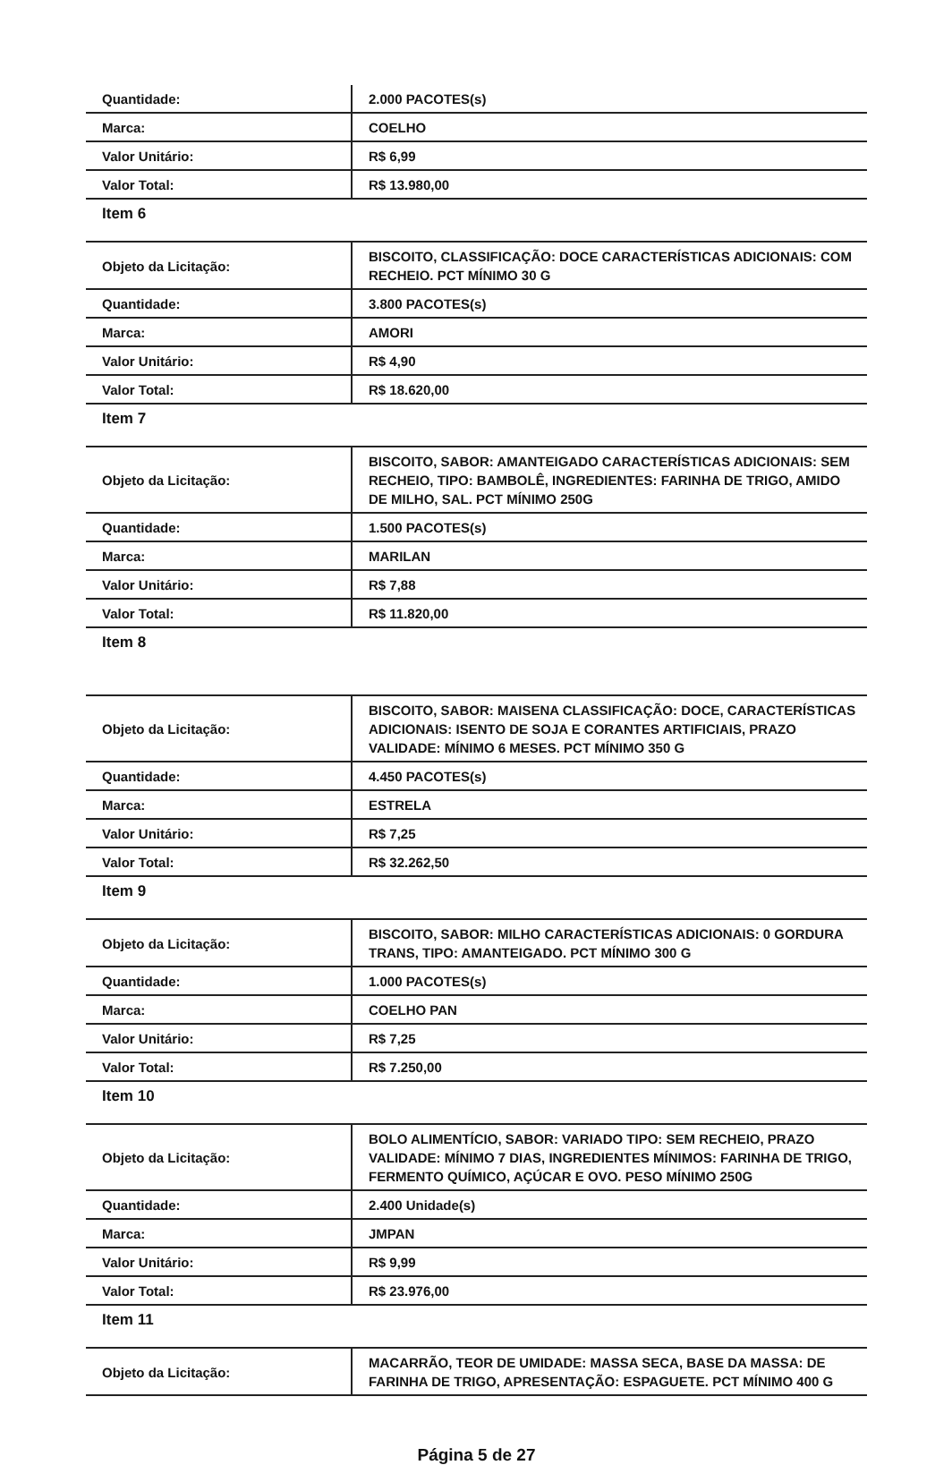| Quantidade: | 2.000 PACOTES(s) |
| Marca: | COELHO |
| Valor Unitário: | R$ 6,99 |
| Valor Total: | R$ 13.980,00 |
Item 6
| Objeto da Licitação: | BISCOITO, CLASSIFICAÇÃO: DOCE CARACTERÍSTICAS ADICIONAIS: COM RECHEIO. PCT MÍNIMO 30 G |
| Quantidade: | 3.800 PACOTES(s) |
| Marca: | AMORI |
| Valor Unitário: | R$ 4,90 |
| Valor Total: | R$ 18.620,00 |
Item 7
| Objeto da Licitação: | BISCOITO, SABOR: AMANTEIGADO CARACTERÍSTICAS ADICIONAIS: SEM RECHEIO, TIPO: BAMBOLÊ, INGREDIENTES: FARINHA DE TRIGO, AMIDO DE MILHO, SAL. PCT MÍNIMO 250G |
| Quantidade: | 1.500 PACOTES(s) |
| Marca: | MARILAN |
| Valor Unitário: | R$ 7,88 |
| Valor Total: | R$ 11.820,00 |
Item 8
| Objeto da Licitação: | BISCOITO, SABOR: MAISENA CLASSIFICAÇÃO: DOCE, CARACTERÍSTICAS ADICIONAIS: ISENTO DE SOJA E CORANTES ARTIFICIAIS, PRAZO VALIDADE: MÍNIMO 6 MESES. PCT MÍNIMO 350 G |
| Quantidade: | 4.450 PACOTES(s) |
| Marca: | ESTRELA |
| Valor Unitário: | R$ 7,25 |
| Valor Total: | R$ 32.262,50 |
Item 9
| Objeto da Licitação: | BISCOITO, SABOR: MILHO CARACTERÍSTICAS ADICIONAIS: 0 GORDURA TRANS, TIPO: AMANTEIGADO. PCT MÍNIMO 300 G |
| Quantidade: | 1.000 PACOTES(s) |
| Marca: | COELHO PAN |
| Valor Unitário: | R$ 7,25 |
| Valor Total: | R$ 7.250,00 |
Item 10
| Objeto da Licitação: | BOLO ALIMENTÍCIO, SABOR: VARIADO TIPO: SEM RECHEIO, PRAZO VALIDADE: MÍNIMO 7 DIAS, INGREDIENTES MÍNIMOS: FARINHA DE TRIGO, FERMENTO QUÍMICO, AÇÚCAR E OVO. PESO MÍNIMO 250G |
| Quantidade: | 2.400 Unidade(s) |
| Marca: | JMPAN |
| Valor Unitário: | R$ 9,99 |
| Valor Total: | R$ 23.976,00 |
Item 11
| Objeto da Licitação: | MACARRÃO, TEOR DE UMIDADE: MASSA SECA, BASE DA MASSA: DE FARINHA DE TRIGO, APRESENTAÇÃO: ESPAGUETE. PCT MÍNIMO 400 G |
Página 5 de 27